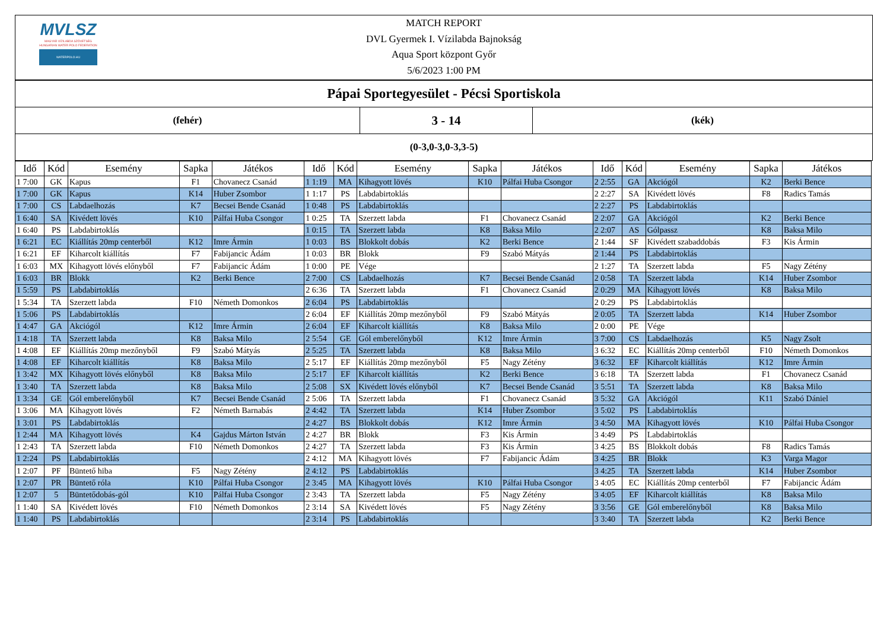MVLSZ
MAGYAR VÍZILABDA SZÖVETSÉG
HUNGARIAN WATER POLO FEDERATION
WATERPOLO.HU
MATCH REPORT
DVL Gyermek I. Vízilabda Bajnokság
Aqua Sport központ Győr
5/6/2023 1:00 PM
| Pápai Sportegyesület - Pécsi Sportiskola | | |
| (fehér) | 3 - 14 | (kék) |
| (0-3,0-3,0-3,3-5) | | |
| Idő | Kód | Esemény | Sapka | Játékos | Idő | Kód | Esemény | Sapka | Játékos | Idő | Kód | Esemény | Sapka | Játékos |
| --- | --- | --- | --- | --- | --- | --- | --- | --- | --- | --- | --- | --- | --- | --- |
| 1 7:00 | GK | Kapus | F1 | Chovanecz Csanád | 1 1:19 | MA | Kihagyott lövés | K10 | Pálfai Huba Csongor | 2 2:55 | GA | Akciógól | K2 | Berki Bence |
| 1 7:00 | GK | Kapus | K14 | Huber Zsombor | 1 1:17 | PS | Labdabirtoklás | | | 2 2:27 | SA | Kivédett lövés | F8 | Radics Tamás |
| 1 7:00 | CS | Labdaelhozás | K7 | Becsei Bende Csanád | 1 0:48 | PS | Labdabirtoklás | | | 2 2:27 | PS | Labdabirtoklás | | |
| 1 6:40 | SA | Kivédett lövés | K10 | Pálfai Huba Csongor | 1 0:25 | TA | Szerzett labda | F1 | Chovanecz Csanád | 2 2:07 | GA | Akciógól | K2 | Berki Bence |
| 1 6:40 | PS | Labdabirtoklás | | | 1 0:15 | TA | Szerzett labda | K8 | Baksa Milo | 2 2:07 | AS | Gólpassz | K8 | Baksa Milo |
| 1 6:21 | EC | Kiállítás 20mp centerből | K12 | Imre Ármin | 1 0:03 | BS | Blokkolt dobás | K2 | Berki Bence | 2 1:44 | SF | Kivédett szabaddobás | F3 | Kis Ármin |
| 1 6:21 | EF | Kiharcolt kiállítás | F7 | Fabijancic Ádám | 1 0:03 | BR | Blokk | F9 | Szabó Mátyás | 2 1:44 | PS | Labdabirtoklás | | |
| 1 6:03 | MX | Kihagyott lövés előnyből | F7 | Fabijancic Ádám | 1 0:00 | PE | Vége | | | 2 1:27 | TA | Szerzett labda | F5 | Nagy Zétény |
| 1 6:03 | BR | Blokk | K2 | Berki Bence | 2 7:00 | CS | Labdaelhozás | K7 | Becsei Bende Csanád | 2 0:58 | TA | Szerzett labda | K14 | Huber Zsombor |
| 1 5:59 | PS | Labdabirtoklás | | | 2 6:36 | TA | Szerzett labda | F1 | Chovanecz Csanád | 2 0:29 | MA | Kihagyott lövés | K8 | Baksa Milo |
| 1 5:34 | TA | Szerzett labda | F10 | Németh Domonkos | 2 6:04 | PS | Labdabirtoklás | | | 2 0:29 | PS | Labdabirtoklás | | |
| 1 5:06 | PS | Labdabirtoklás | | | 2 6:04 | EF | Kiállítás 20mp mezőnyből | F9 | Szabó Mátyás | 2 0:05 | TA | Szerzett labda | K14 | Huber Zsombor |
| 1 4:47 | GA | Akciógól | K12 | Imre Ármin | 2 6:04 | EF | Kiharcolt kiállítás | K8 | Baksa Milo | 2 0:00 | PE | Vége | | |
| 1 4:18 | TA | Szerzett labda | K8 | Baksa Milo | 2 5:54 | GE | Gól emberelőnyből | K12 | Imre Ármin | 3 7:00 | CS | Labdaelhozás | K5 | Nagy Zsolt |
| 1 4:08 | EF | Kiállítás 20mp mezőnyből | F9 | Szabó Mátyás | 2 5:25 | TA | Szerzett labda | K8 | Baksa Milo | 3 6:32 | EC | Kiállítás 20mp centerből | F10 | Németh Domonkos |
| 1 4:08 | EF | Kiharcolt kiállítás | K8 | Baksa Milo | 2 5:17 | EF | Kiállítás 20mp mezőnyből | F5 | Nagy Zétény | 3 6:32 | EF | Kiharcolt kiállítás | K12 | Imre Ármin |
| 1 3:42 | MX | Kihagyott lövés előnyből | K8 | Baksa Milo | 2 5:17 | EF | Kiharcolt kiállítás | K2 | Berki Bence | 3 6:18 | TA | Szerzett labda | F1 | Chovanecz Csanád |
| 1 3:40 | TA | Szerzett labda | K8 | Baksa Milo | 2 5:08 | SX | Kivédett lövés előnyből | K7 | Becsei Bende Csanád | 3 5:51 | TA | Szerzett labda | K8 | Baksa Milo |
| 1 3:34 | GE | Gól emberelőnyből | K7 | Becsei Bende Csanád | 2 5:06 | TA | Szerzett labda | F1 | Chovanecz Csanád | 3 5:32 | GA | Akciógól | K11 | Szabó Dániel |
| 1 3:06 | MA | Kihagyott lövés | F2 | Németh Barnabás | 2 4:42 | TA | Szerzett labda | K14 | Huber Zsombor | 3 5:02 | PS | Labdabirtoklás | | |
| 1 3:01 | PS | Labdabirtoklás | | | 2 4:27 | BS | Blokkolt dobás | K12 | Imre Ármin | 3 4:50 | MA | Kihagyott lövés | K10 | Pálfai Huba Csongor |
| 1 2:44 | MA | Kihagyott lövés | K4 | Gajdus Márton István | 2 4:27 | BR | Blokk | F3 | Kis Ármin | 3 4:49 | PS | Labdabirtoklás | | |
| 1 2:43 | TA | Szerzett labda | F10 | Németh Domonkos | 2 4:27 | TA | Szerzett labda | F3 | Kis Ármin | 3 4:25 | BS | Blokkolt dobás | F8 | Radics Tamás |
| 1 2:24 | PS | Labdabirtoklás | | | 2 4:12 | MA | Kihagyott lövés | F7 | Fabijancic Ádám | 3 4:25 | BR | Blokk | K3 | Varga Magor |
| 1 2:07 | PF | Büntető hiba | F5 | Nagy Zétény | 2 4:12 | PS | Labdabirtoklás | | | 3 4:25 | TA | Szerzett labda | K14 | Huber Zsombor |
| 1 2:07 | PR | Büntető róla | K10 | Pálfai Huba Csongor | 2 3:45 | MA | Kihagyott lövés | K10 | Pálfai Huba Csongor | 3 4:05 | EC | Kiállítás 20mp centerből | F7 | Fabijancic Ádám |
| 1 2:07 | 5 | Büntetődobás-gól | K10 | Pálfai Huba Csongor | 2 3:43 | TA | Szerzett labda | F5 | Nagy Zétény | 3 4:05 | EF | Kiharcolt kiállítás | K8 | Baksa Milo |
| 1 1:40 | SA | Kivédett lövés | F10 | Németh Domonkos | 2 3:14 | SA | Kivédett lövés | F5 | Nagy Zétény | 3 3:56 | GE | Gól emberelőnyből | K8 | Baksa Milo |
| 1 1:40 | PS | Labdabirtoklás | | | 2 3:14 | PS | Labdabirtoklás | | | 3 3:40 | TA | Szerzett labda | K2 | Berki Bence |